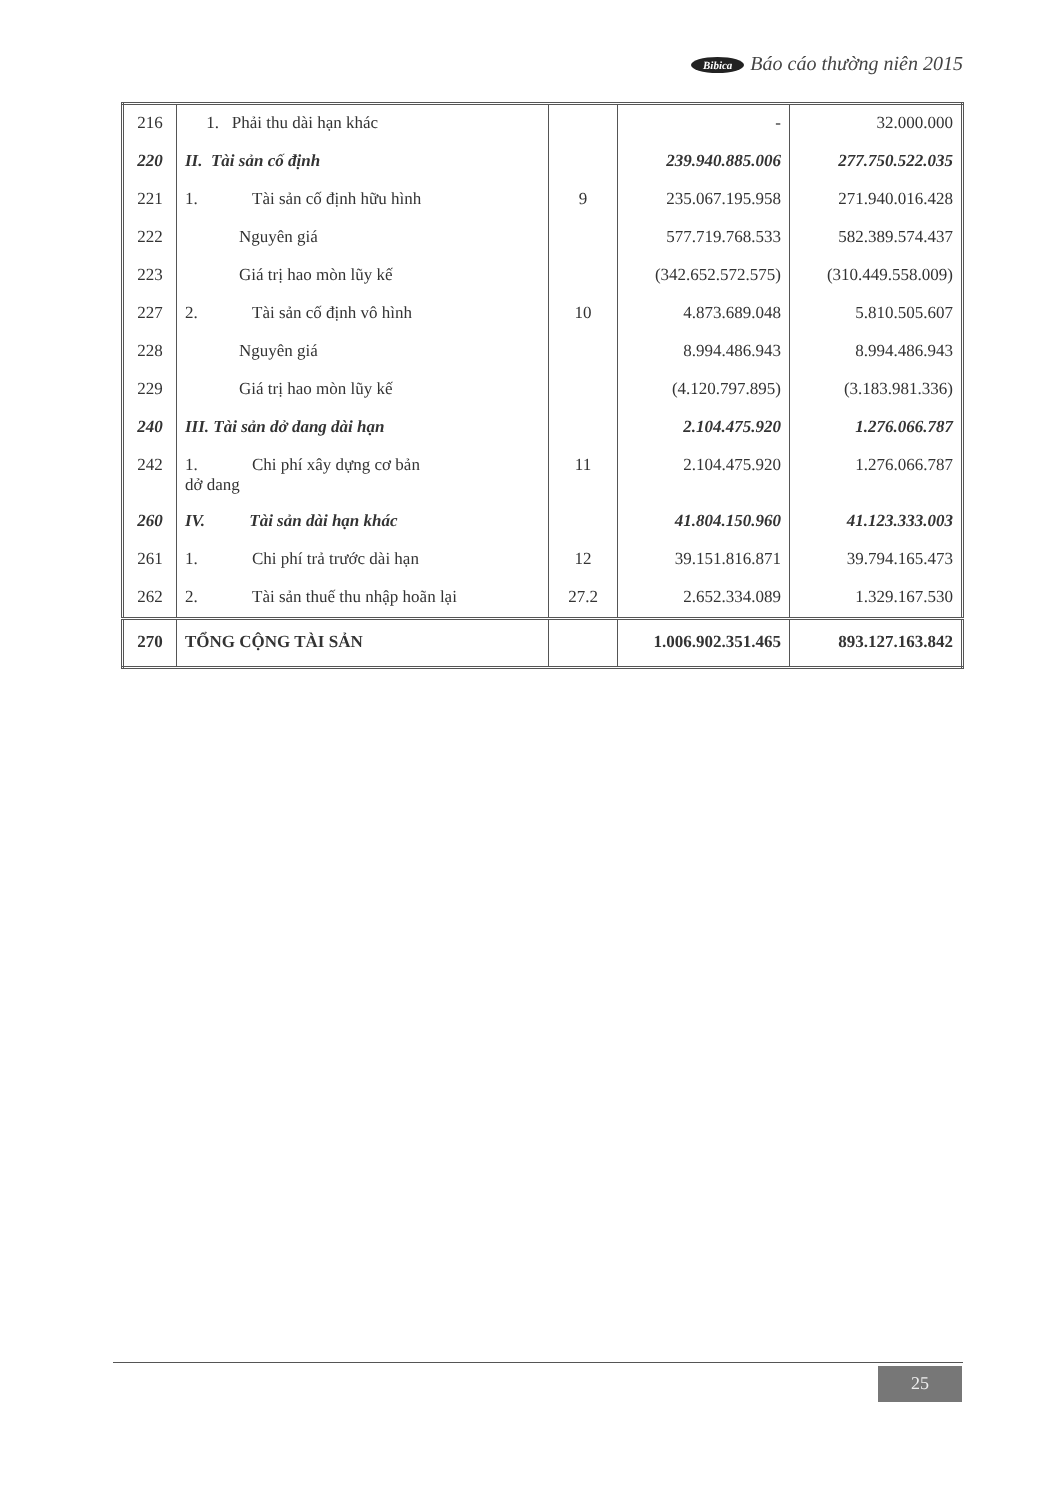Bibica Báo cáo thường niên 2015
| 216 | 1. Phải thu dài hạn khác | | - | 32.000.000 |
| 220 | II. Tài sản cố định | | 239.940.885.006 | 277.750.522.035 |
| 221 | 1. Tài sản cố định hữu hình | 9 | 235.067.195.958 | 271.940.016.428 |
| 222 | Nguyên giá | | 577.719.768.533 | 582.389.574.437 |
| 223 | Giá trị hao mòn lũy kế | | (342.652.572.575) | (310.449.558.009) |
| 227 | 2. Tài sản cố định vô hình | 10 | 4.873.689.048 | 5.810.505.607 |
| 228 | Nguyên giá | | 8.994.486.943 | 8.994.486.943 |
| 229 | Giá trị hao mòn lũy kế | | (4.120.797.895) | (3.183.981.336) |
| 240 | III. Tài sản dở dang dài hạn | | 2.104.475.920 | 1.276.066.787 |
| 242 | 1. Chi phí xây dựng cơ bản dở dang | 11 | 2.104.475.920 | 1.276.066.787 |
| 260 | IV. Tài sản dài hạn khác | | 41.804.150.960 | 41.123.333.003 |
| 261 | 1. Chi phí trả trước dài hạn | 12 | 39.151.816.871 | 39.794.165.473 |
| 262 | 2. Tài sản thuế thu nhập hoãn lại | 27.2 | 2.652.334.089 | 1.329.167.530 |
| 270 | TỔNG CỘNG TÀI SẢN | | 1.006.902.351.465 | 893.127.163.842 |
25